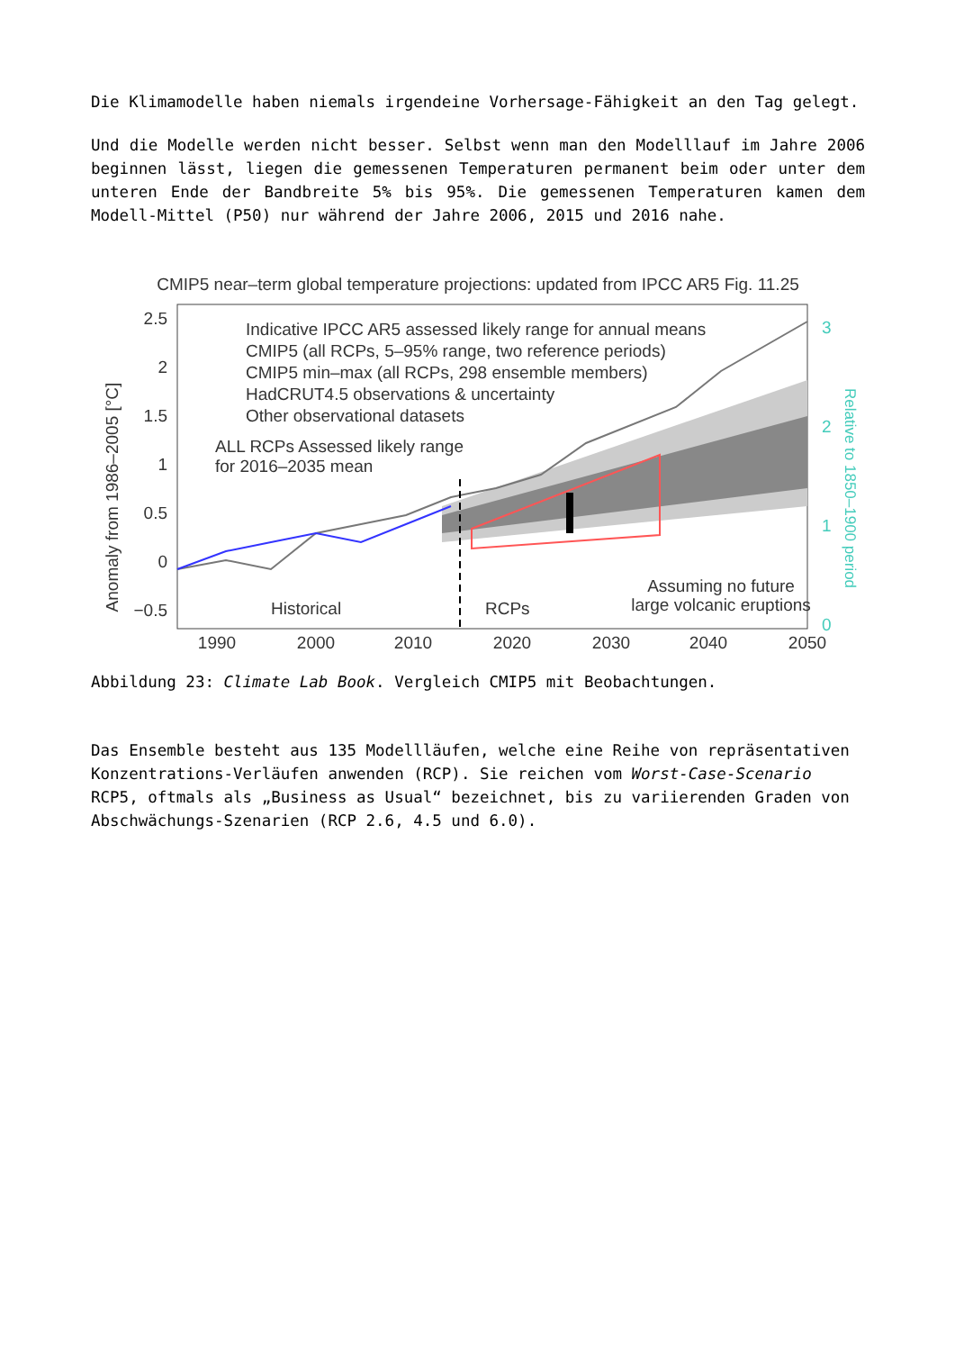Die Klimamodelle haben niemals irgendeine Vorhersage-Fähigkeit an den Tag gelegt.
Und die Modelle werden nicht besser. Selbst wenn man den Modelllauf im Jahre 2006 beginnen lässt, liegen die gemessenen Temperaturen permanent beim oder unter dem unteren Ende der Bandbreite 5% bis 95%. Die gemessenen Temperaturen kamen dem Modell-Mittel (P50) nur während der Jahre 2006, 2015 und 2016 nahe.
CMIP5 near–term global temperature projections: updated from IPCC AR5 Fig. 11.25
2.5
2
1.5
1
0.5
0
−0.5
1990
2000
2010
2020
2030
2040
2050
Indicative IPCC AR5 assessed likely range for annual means
CMIP5 (all RCPs, 5–95% range, two reference periods)
CMIP5 min–max (all RCPs, 298 ensemble members)
HadCRUT4.5 observations & uncertainty
Other observational datasets
ALL RCPs Assessed likely range
for 2016–2035 mean
Historical
RCPs
Assuming no future
large volcanic eruptions
Anomaly from 1986–2005 [°C]
3
2
1
0
Relative to 1850–1900 period
Abbildung 23: Climate Lab Book. Vergleich CMIP5 mit Beobachtungen.
Das Ensemble besteht aus 135 Modellläufen, welche eine Reihe von repräsentativen Konzentrations-Verläufen anwenden (RCP). Sie reichen vom Worst-Case-Scenario RCP5, oftmals als „Business as Usual“ bezeichnet, bis zu variierenden Graden von Abschwächungs-Szenarien (RCP 2.6, 4.5 und 6.0).